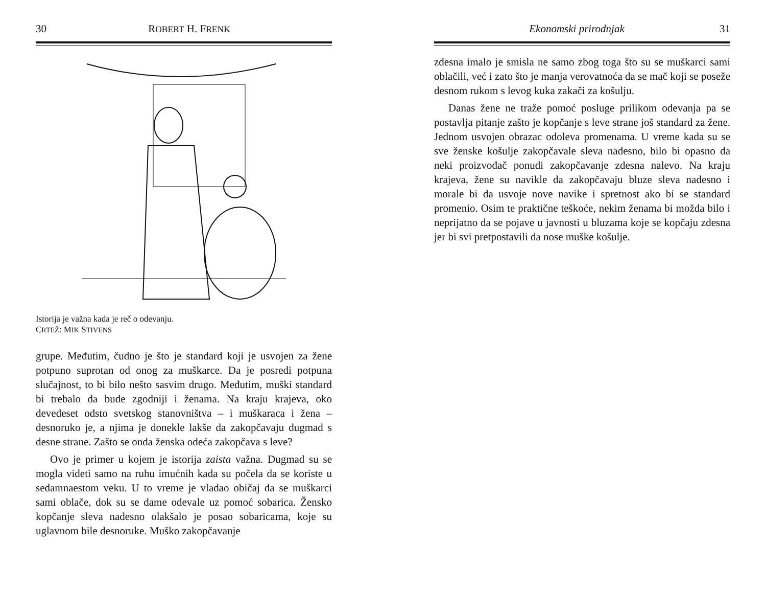30 ROBERT H. FRENK
Istorija je važna kada je reč o odevanju.
CRTEŽ: MIK STIVENS
grupe. Međutim, čudno je što je standard koji je usvojen za žene potpuno suprotan od onog za muškarce. Da je posredi potpuna slučajnost, to bi bilo nešto sasvim drugo. Međutim, muški standard bi trebalo da bude zgodniji i ženama. Na kraju krajeva, oko devedeset odsto svetskog stanovništva – i muškaraca i žena – desnoruko je, a njima je donekle lakše da zakopčavaju dugmad s desne strane. Zašto se onda ženska odeća zakopčava s leve?
Ovo je primer u kojem je istorija zaista važna. Dugmad su se mogla videti samo na ruhu imućnih kada su počela da se koriste u sedamnaestom veku. U to vreme je vladao običaj da se muškarci sami oblače, dok su se dame odevale uz pomoć sobarica. Žensko kopčanje sleva nadesno olakšalo je posao sobaricama, koje su uglavnom bile desnoruke. Muško zakopčavanje
Ekonomski prirodnjak 31
zdesna imalo je smisla ne samo zbog toga što su se muškarci sami oblačili, već i zato što je manja verovatnoća da se mač koji se poseže desnom rukom s levog kuka zakači za košulju.
Danas žene ne traže pomoć posluge prilikom odevanja pa se postavlja pitanje zašto je kopčanje s leve strane još standard za žene. Jednom usvojen obrazac odoleva promenama. U vreme kada su se sve ženske košulje zakopčavale sleva nadesno, bilo bi opasno da neki proizvođač ponudi zakopčavanje zdesna nalevo. Na kraju krajeva, žene su navikle da zakopčavaju bluze sleva nadesno i morale bi da usvoje nove navike i spretnost ako bi se standard promenio. Osim te praktične teškoće, nekim ženama bi možda bilo i neprijatno da se pojave u javnosti u bluzama koje se kopčaju zdesna jer bi svi pretpostavili da nose muške košulje.